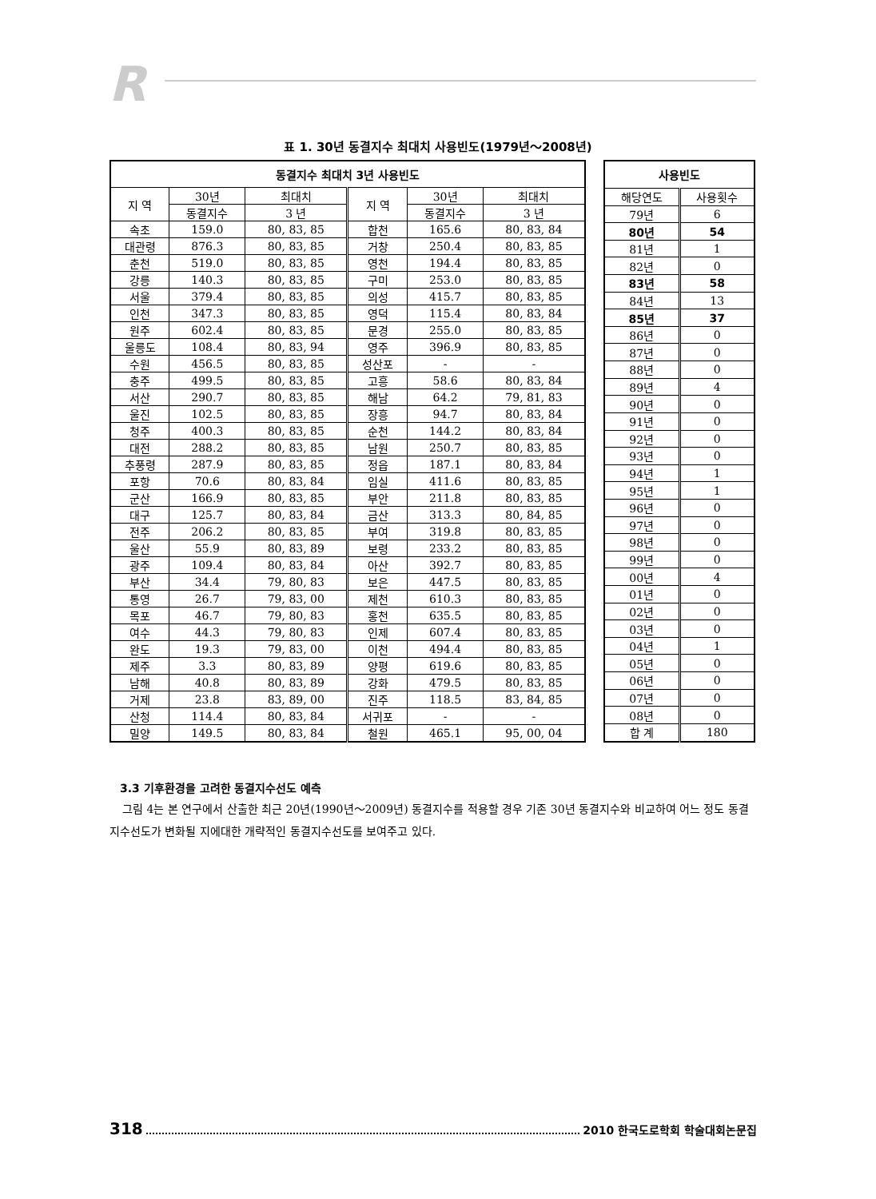R
표 1. 30년 동결지수 최대치 사용빈도(1979년～2008년)
| 동결지수 최대치 3년 사용빈도 | | | | | |
| --- | --- | --- | --- | --- | --- |
| 지 역 | 30년 | 최대치 | 지 역 | 30년 | 최대치 |
| | 동결지수 | 3 년 | | 동결지수 | 3 년 |
| 속초 | 159.0 | 80, 83, 85 | 합천 | 165.6 | 80, 83, 84 |
| 대관령 | 876.3 | 80, 83, 85 | 거창 | 250.4 | 80, 83, 85 |
| 춘천 | 519.0 | 80, 83, 85 | 영천 | 194.4 | 80, 83, 85 |
| 강릉 | 140.3 | 80, 83, 85 | 구미 | 253.0 | 80, 83, 85 |
| 서울 | 379.4 | 80, 83, 85 | 의성 | 415.7 | 80, 83, 85 |
| 인천 | 347.3 | 80, 83, 85 | 영덕 | 115.4 | 80, 83, 84 |
| 원주 | 602.4 | 80, 83, 85 | 문경 | 255.0 | 80, 83, 85 |
| 울릉도 | 108.4 | 80, 83, 94 | 영주 | 396.9 | 80, 83, 85 |
| 수원 | 456.5 | 80, 83, 85 | 성산포 | - | - |
| 충주 | 499.5 | 80, 83, 85 | 고흥 | 58.6 | 80, 83, 84 |
| 서산 | 290.7 | 80, 83, 85 | 해남 | 64.2 | 79, 81, 83 |
| 울진 | 102.5 | 80, 83, 85 | 장흥 | 94.7 | 80, 83, 84 |
| 청주 | 400.3 | 80, 83, 85 | 순천 | 144.2 | 80, 83, 84 |
| 대전 | 288.2 | 80, 83, 85 | 남원 | 250.7 | 80, 83, 85 |
| 추풍령 | 287.9 | 80, 83, 85 | 정읍 | 187.1 | 80, 83, 84 |
| 포항 | 70.6 | 80, 83, 84 | 임실 | 411.6 | 80, 83, 85 |
| 군산 | 166.9 | 80, 83, 85 | 부안 | 211.8 | 80, 83, 85 |
| 대구 | 125.7 | 80, 83, 84 | 금산 | 313.3 | 80, 84, 85 |
| 전주 | 206.2 | 80, 83, 85 | 부여 | 319.8 | 80, 83, 85 |
| 울산 | 55.9 | 80, 83, 89 | 보령 | 233.2 | 80, 83, 85 |
| 광주 | 109.4 | 80, 83, 84 | 아산 | 392.7 | 80, 83, 85 |
| 부산 | 34.4 | 79, 80, 83 | 보은 | 447.5 | 80, 83, 85 |
| 통영 | 26.7 | 79, 83, 00 | 제천 | 610.3 | 80, 83, 85 |
| 목포 | 46.7 | 79, 80, 83 | 홍천 | 635.5 | 80, 83, 85 |
| 여수 | 44.3 | 79, 80, 83 | 인제 | 607.4 | 80, 83, 85 |
| 완도 | 19.3 | 79, 83, 00 | 이천 | 494.4 | 80, 83, 85 |
| 제주 | 3.3 | 80, 83, 89 | 양평 | 619.6 | 80, 83, 85 |
| 남해 | 40.8 | 80, 83, 89 | 강화 | 479.5 | 80, 83, 85 |
| 거제 | 23.8 | 83, 89, 00 | 진주 | 118.5 | 83, 84, 85 |
| 산청 | 114.4 | 80, 83, 84 | 서귀포 | - | - |
| 밀양 | 149.5 | 80, 83, 84 | 철원 | 465.1 | 95, 00, 04 |
| 사용빈도 | |
| --- | --- |
| 해당연도 | 사용횟수 |
| 79년 | 6 |
| 80년 | 54 |
| 81년 | 1 |
| 82년 | 0 |
| 83년 | 58 |
| 84년 | 13 |
| 85년 | 37 |
| 86년 | 0 |
| 87년 | 0 |
| 88년 | 0 |
| 89년 | 4 |
| 90년 | 0 |
| 91년 | 0 |
| 92년 | 0 |
| 93년 | 0 |
| 94년 | 1 |
| 95년 | 1 |
| 96년 | 0 |
| 97년 | 0 |
| 98년 | 0 |
| 99년 | 0 |
| 00년 | 4 |
| 01년 | 0 |
| 02년 | 0 |
| 03년 | 0 |
| 04년 | 1 |
| 05년 | 0 |
| 06년 | 0 |
| 07년 | 0 |
| 08년 | 0 |
| 합 계 | 180 |
3.3 기후환경을 고려한 동결지수선도 예측
그림 4는 본 연구에서 산출한 최근 20년(1990년～2009년) 동결지수를 적용할 경우 기존 30년 동결지수와 비교하여 어느 정도 동결지수선도가 변화될 지에대한 개략적인 동결지수선도를 보여주고 있다.
318
2010 한국도로학회 학술대회논문집